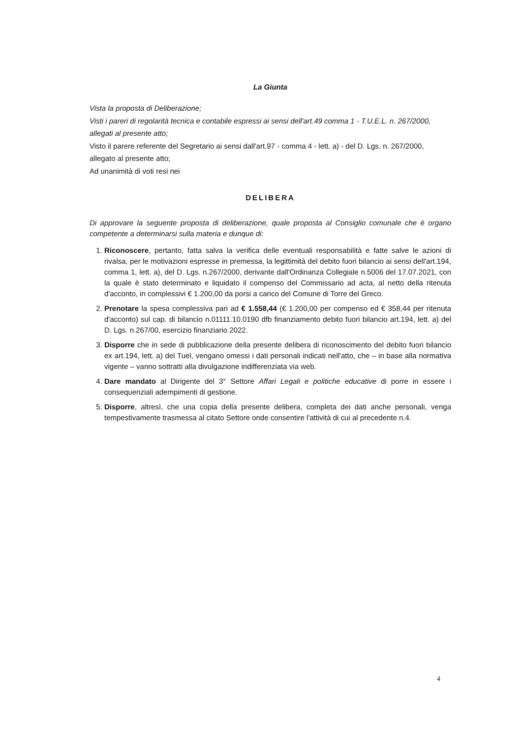La Giunta
Vista la proposta di Deliberazione;
Visti i pareri di regolarità tecnica e contabile espressi ai sensi dell'art.49 comma 1 - T.U.E.L. n. 267/2000, allegati al presente atto;
Visto il parere referente del Segretario ai sensi dall'art.97 - comma 4 - lett. a) - del D. Lgs. n. 267/2000, allegato al presente atto;
Ad unanimità di voti resi nei
DELIBERA
Di approvare la seguente proposta di deliberazione, quale proposta al Consiglio comunale che è organo competente a determinarsi sulla materia e dunque di:
1. Riconoscere, pertanto, fatta salva la verifica delle eventuali responsabilità e fatte salve le azioni di rivalsa, per le motivazioni espresse in premessa, la legittimità del debito fuori bilancio ai sensi dell'art.194, comma 1, lett. a), del D. Lgs. n.267/2000, derivante dall'Ordinanza Collegiale n.5006 del 17.07.2021, con la quale è stato determinato e liquidato il compenso del Commissario ad acta, al netto della ritenuta d'acconto, in complessivi € 1.200,00 da porsi a carico del Comune di Torre del Greco.
2. Prenotare la spesa complessiva pari ad € 1.558,44 (€ 1.200,00 per compenso ed € 358,44 per ritenuta d'acconto) sul cap. di bilancio n.01111.10.0190 dfb finanziamento debito fuori bilancio art.194, lett. a) del D. Lgs. n.267/00, esercizio finanziario 2022.
3. Disporre che in sede di pubblicazione della presente delibera di riconoscimento del debito fuori bilancio ex art.194, lett. a) del Tuel, vengano omessi i dati personali indicati nell'atto, che – in base alla normativa vigente – vanno sottratti alla divulgazione indifferenziata via web.
4. Dare mandato al Dirigente del 3° Settore Affari Legali e politiche educative di porre in essere i consequenziali adempimenti di gestione.
5. Disporre, altresì, che una copia della presente delibera, completa dei dati anche personali, venga tempestivamente trasmessa al citato Settore onde consentire l'attività di cui al precedente n.4.
4